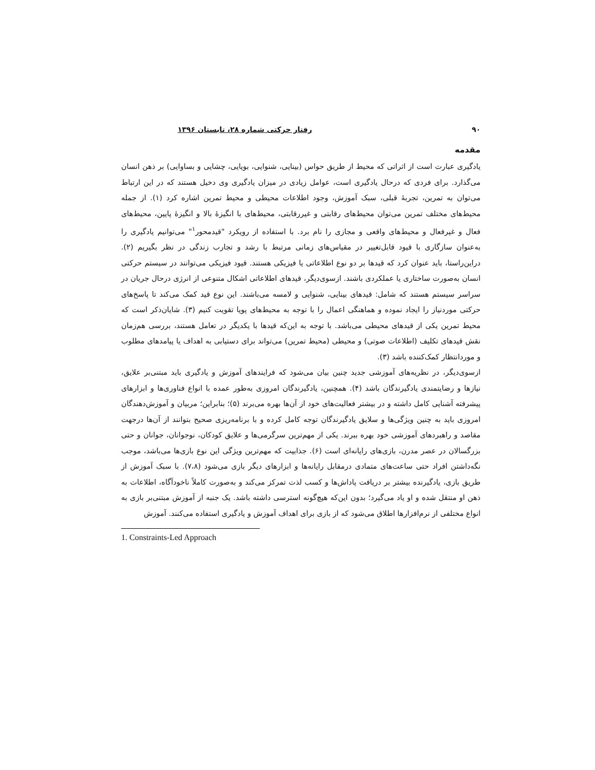۹۰ رفتار حرکتی شماره ۲۸، تابستان ۱۳۹۶
مقدمه
یادگیری عبارت است از اثراتی که محیط از طریق حواس (بینایی، شنوایی، بویایی، چشایی و بساوایی) بر ذهن انسان می‌گذارد. برای فردی که درحال یادگیری است، عوامل زیادی در میزان یادگیری وی دخیل هستند که در این ارتباط می‌توان به تمرین، تجربهٔ قبلی، سبک آموزش، وجود اطلاعات محیطی و محیط تمرین اشاره کرد (۱). از جمله محیط‌های مختلف تمرین می‌توان محیط‌های رقابتی و غیررقابتی، محیط‌های با انگیزهٔ بالا و انگیزهٔ پایین، محیط‌های فعال و غیرفعال و محیط‌های واقعی و مجازی را نام برد. با استفاده از رویکرد "قیدمحور<sup>۱</sup>" می‌توانیم یادگیری را به‌عنوان سازگاری با قیود قابل‌تغییر در مقیاس‌های زمانی مرتبط با رشد و تجارب زندگی در نظر بگیریم (۲). دراین‌راستا، باید عنوان کرد که قیدها بر دو نوع اطلاعاتی یا فیزیکی هستند. قیود فیزیکی می‌توانند در سیستم حرکتی انسان به‌صورت ساختاری یا عملکردی باشند. ازسوی‌دیگر، قیدهای اطلاعاتی اشکال متنوعی از انرژی درحال جریان در سراسر سیستم هستند که شامل: قیدهای بینایی، شنوایی و لامسه می‌باشند. این نوع قید کمک می‌کند تا پاسخ‌های حرکتی موردنیاز را ایجاد نموده و هماهنگی اعمال را با توجه به محیط‌های پویا تقویت کنیم (۳). شایان‌ذکر است که محیط تمرین یکی از قیدهای محیطی می‌باشد. با توجه به این‌که قیدها با یکدیگر در تعامل هستند، بررسی هم‌زمان نقش قیدهای تکلیف (اطلاعات صوتی) و محیطی (محیط تمرین) می‌تواند برای دستیابی به اهداف یا پیامدهای مطلوب و موردانتظار کمک‌کننده باشد (۳).
ازسوی‌دیگر، در نظریه‌های آموزشی جدید چنین بیان می‌شود که فرایندهای آموزش و یادگیری باید مبتنی‌بر علایق، نیازها و رضایتمندی یادگیرندگان باشد (۴). همچنین، یادگیرندگان امروزی به‌طور عمده با انواع فناوری‌ها و ابزارهای پیشرفته آشنایی کامل داشته و در بیشتر فعالیت‌های خود از آن‌ها بهره می‌برند (۵)؛ بنابراین؛ مربیان و آموزش‌دهندگان امروزی باید به چنین ویژگی‌ها و سلایق یادگیرندگان توجه کامل کرده و با برنامه‌ریزی صحیح بتوانند از آن‌ها درجهت مقاصد و راهبردهای آموزشی خود بهره ببرند. یکی از مهم‌ترین سرگرمی‌ها و علایق کودکان، نوجوانان، جوانان و حتی بزرگسالان در عصر مدرن، بازی‌های رایانه‌ای است (۶). جذابیت که مهم‌ترین ویژگی این نوع بازی‌ها می‌باشد، موجب نگه‌داشتن افراد حتی ساعت‌های متمادی درمقابل رایانه‌ها و ابزارهای دیگر بازی می‌شود (۷،۸). با سبک آموزش از طریق بازی، یادگیرنده بیشتر بر دریافت پاداش‌ها و کسب لذت تمرکز می‌کند و به‌صورت کاملاً ناخودآگاه، اطلاعات به ذهن او منتقل شده و او یاد می‌گیرد؛ بدون این‌که هیچ‌گونه استرسی داشته باشد. یک جنبه از آموزش مبتنی‌بر بازی به انواع مختلفی از نرم‌افزارها اطلاق می‌شود که از بازی برای اهداف آموزش و یادگیری استفاده می‌کنند. آموزش
1. Constraints-Led Approach